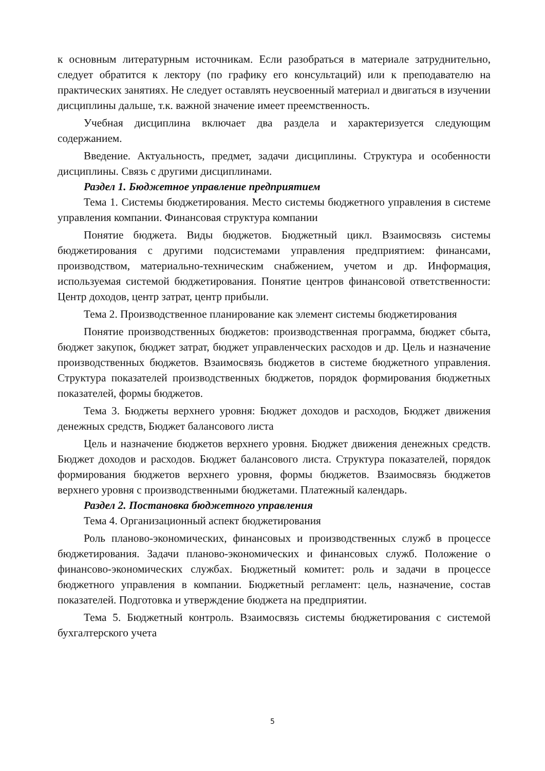к основным литературным источникам. Если разобраться в материале затруднительно, следует обратится к лектору (по графику его консультаций) или к преподавателю на практических занятиях. Не следует оставлять неусвоенный материал и двигаться в изучении дисциплины дальше, т.к. важной значение имеет преемственность.
Учебная дисциплина включает два раздела и характеризуется следующим содержанием.
Введение. Актуальность, предмет, задачи дисциплины. Структура и особенности дисциплины. Связь с другими дисциплинами.
Раздел 1. Бюджетное управление предприятием
Тема 1. Системы бюджетирования. Место системы бюджетного управления в системе управления компании. Финансовая структура компании
Понятие бюджета. Виды бюджетов. Бюджетный цикл. Взаимосвязь системы бюджетирования с другими подсистемами управления предприятием: финансами, производством, материально-техническим снабжением, учетом и др. Информация, используемая системой бюджетирования. Понятие центров финансовой ответственности: Центр доходов, центр затрат, центр прибыли.
Тема 2. Производственное планирование как элемент системы бюджетирования
Понятие производственных бюджетов: производственная программа, бюджет сбыта, бюджет закупок, бюджет затрат, бюджет управленческих расходов и др. Цель и назначение производственных бюджетов. Взаимосвязь бюджетов в системе бюджетного управления. Структура показателей производственных бюджетов, порядок формирования бюджетных показателей, формы бюджетов.
Тема 3. Бюджеты верхнего уровня: Бюджет доходов и расходов, Бюджет движения денежных средств, Бюджет балансового листа
Цель и назначение бюджетов верхнего уровня. Бюджет движения денежных средств. Бюджет доходов и расходов. Бюджет балансового листа. Структура показателей, порядок формирования бюджетов верхнего уровня, формы бюджетов. Взаимосвязь бюджетов верхнего уровня с производственными бюджетами. Платежный календарь.
Раздел 2. Постановка бюджетного управления
Тема 4. Организационный аспект бюджетирования
Роль планово-экономических, финансовых и производственных служб в процессе бюджетирования. Задачи планово-экономических и финансовых служб. Положение о финансово-экономических службах. Бюджетный комитет: роль и задачи в процессе бюджетного управления в компании. Бюджетный регламент: цель, назначение, состав показателей. Подготовка и утверждение бюджета на предприятии.
Тема 5. Бюджетный контроль. Взаимосвязь системы бюджетирования с системой бухгалтерского учета
5